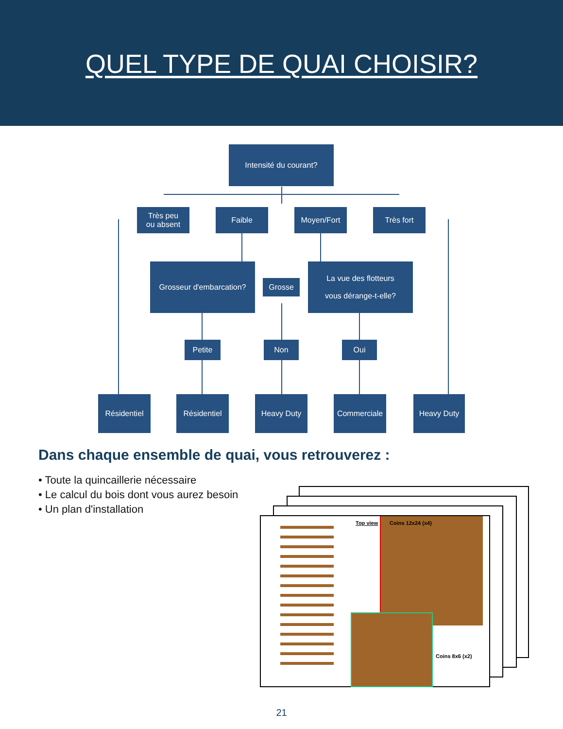QUEL TYPE DE QUAI CHOISIR?
Intensité du courant?
Très peu
ou absent
Faible Moyen/Fort Très fort
Grosseur d'embarcation?
Grosse
La vue des flotteurs
vous dérange-t-elle?
Petite Non Oui
Résidentiel Résidentiel Heavy Duty Commerciale Heavy Duty
Dans chaque ensemble de quai, vous retrouverez :
• Toute la quincaillerie nécessaire
• Le calcul du bois dont vous aurez besoin
• Un plan d'installation
Top view Coins 12x24 (x4)
Coins 8x6 (x2)
21